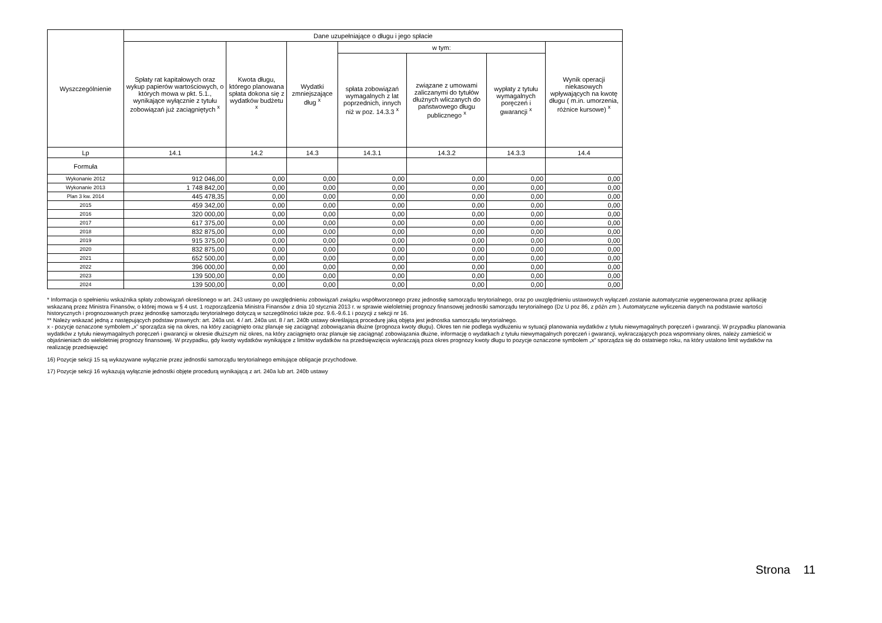| Wyszczególnienie | Dane uzupełniające o długu i jego spłacie | | | | | | |
| --- | --- | --- | --- | --- | --- | --- | --- |
| | Spłaty rat kapitałowych oraz wykup papierów wartościowych, o których mowa w pkt. 5.1., wynikające wyłącznie z tytułu zobowiązań już zaciągniętych <sup>x</sup> | Kwota długu, którego planowana spłata dokona się z wydatków budżetu <sup>x</sup> | Wydatki zmniejszające dług <sup>x</sup> | w tym: | | | Wynik operacji niekasowych wpływających na kwotę długu ( m.in. umorzenia, różnice kursowe) <sup>x</sup> |
| | | | | spłata zobowiązań wymagalnych z lat poprzednich, innych niż w poz. 14.3.3 <sup>x</sup> | związane z umowami zaliczanymi do tytułów dłużnych wliczanych do państwowego długu publicznego <sup>x</sup> | wypłaty z tytułu wymagalnych poręczeń i gwarancji <sup>x</sup> | |
| Lp | 14.1 | 14.2 | 14.3 | 14.3.1 | 14.3.2 | 14.3.3 | 14.4 |
| Formuła | | | | | | | |
| Wykonanie 2012 | 912 046,00 | 0,00 | 0,00 | 0,00 | 0,00 | 0,00 | 0,00 |
| Wykonanie 2013 | 1 748 842,00 | 0,00 | 0,00 | 0,00 | 0,00 | 0,00 | 0,00 |
| Plan 3 kw. 2014 | 445 478,35 | 0,00 | 0,00 | 0,00 | 0,00 | 0,00 | 0,00 |
| 2015 | 459 342,00 | 0,00 | 0,00 | 0,00 | 0,00 | 0,00 | 0,00 |
| 2016 | 320 000,00 | 0,00 | 0,00 | 0,00 | 0,00 | 0,00 | 0,00 |
| 2017 | 617 375,00 | 0,00 | 0,00 | 0,00 | 0,00 | 0,00 | 0,00 |
| 2018 | 832 875,00 | 0,00 | 0,00 | 0,00 | 0,00 | 0,00 | 0,00 |
| 2019 | 915 375,00 | 0,00 | 0,00 | 0,00 | 0,00 | 0,00 | 0,00 |
| 2020 | 832 875,00 | 0,00 | 0,00 | 0,00 | 0,00 | 0,00 | 0,00 |
| 2021 | 652 500,00 | 0,00 | 0,00 | 0,00 | 0,00 | 0,00 | 0,00 |
| 2022 | 396 000,00 | 0,00 | 0,00 | 0,00 | 0,00 | 0,00 | 0,00 |
| 2023 | 139 500,00 | 0,00 | 0,00 | 0,00 | 0,00 | 0,00 | 0,00 |
| 2024 | 139 500,00 | 0,00 | 0,00 | 0,00 | 0,00 | 0,00 | 0,00 |
* Informacja o spełnieniu wskaźnika spłaty zobowiązań określonego w art. 243 ustawy po uwzględnieniu zobowiązań związku współtworzonego przez jednostkę samorządu terytorialnego, oraz po uwzględnieniu ustawowych wyłączeń zostanie automatycznie wygenerowana przez aplikację wskazaną przez Ministra Finansów, o której mowa w § 4 ust. 1 rozporządzenia Ministra Finansów z dnia 10 stycznia 2013 r. w sprawie wieloletniej prognozy finansowej jednostki samorządu terytorialnego (Dz U poz 86, z późn zm ). Automatyczne wyliczenia danych na podstawie wartości historycznych i prognozowanych przez jednostkę samorządu terytorialnego dotyczą w szczególności także poz. 9.6.-9.6.1 i pozycji z sekcji nr 16.
** Należy wskazać jedną z następujących podstaw prawnych: art. 240a ust. 4 / art. 240a ust. 8 / art. 240b ustawy określającą procedurę jaką objęta jest jednostka samorządu terytorialnego.
x - pozycje oznaczone symbolem „x” sporządza się na okres, na który zaciągnięto oraz planuje się zaciągnąć zobowiązania dłużne (prognoza kwoty długu). Okres ten nie podlega wydłużeniu w sytuacji planowania wydatków z tytułu niewymagalnych poręczeń i gwarancji. W przypadku planowania wydatków z tytułu niewymagalnych poręczeń i gwarancji w okresie dłuższym niż okres, na który zaciągnięto oraz planuje się zaciągnąć zobowiązania dłużne, informację o wydatkach z tytułu niewymagalnych poręczeń i gwarancji, wykraczających poza wspomniany okres, należy zamieścić w objaśnieniach do wieloletniej prognozy finansowej. W przypadku, gdy kwoty wydatków wynikające z limitów wydatków na przedsięwzięcia wykraczają poza okres prognozy kwoty długu to pozycje oznaczone symbolem „x” sporządza się do ostatniego roku, na który ustalono limit wydatków na realizację przedsięwzięć
16) Pozycje sekcji 15 są wykazywane wyłącznie przez jednostki samorządu terytorialnego emitujące obligacje przychodowe.
17) Pozycje sekcji 16 wykazują wyłącznie jednostki objęte procedurą wynikającą z art. 240a lub art. 240b ustawy
Strona 11